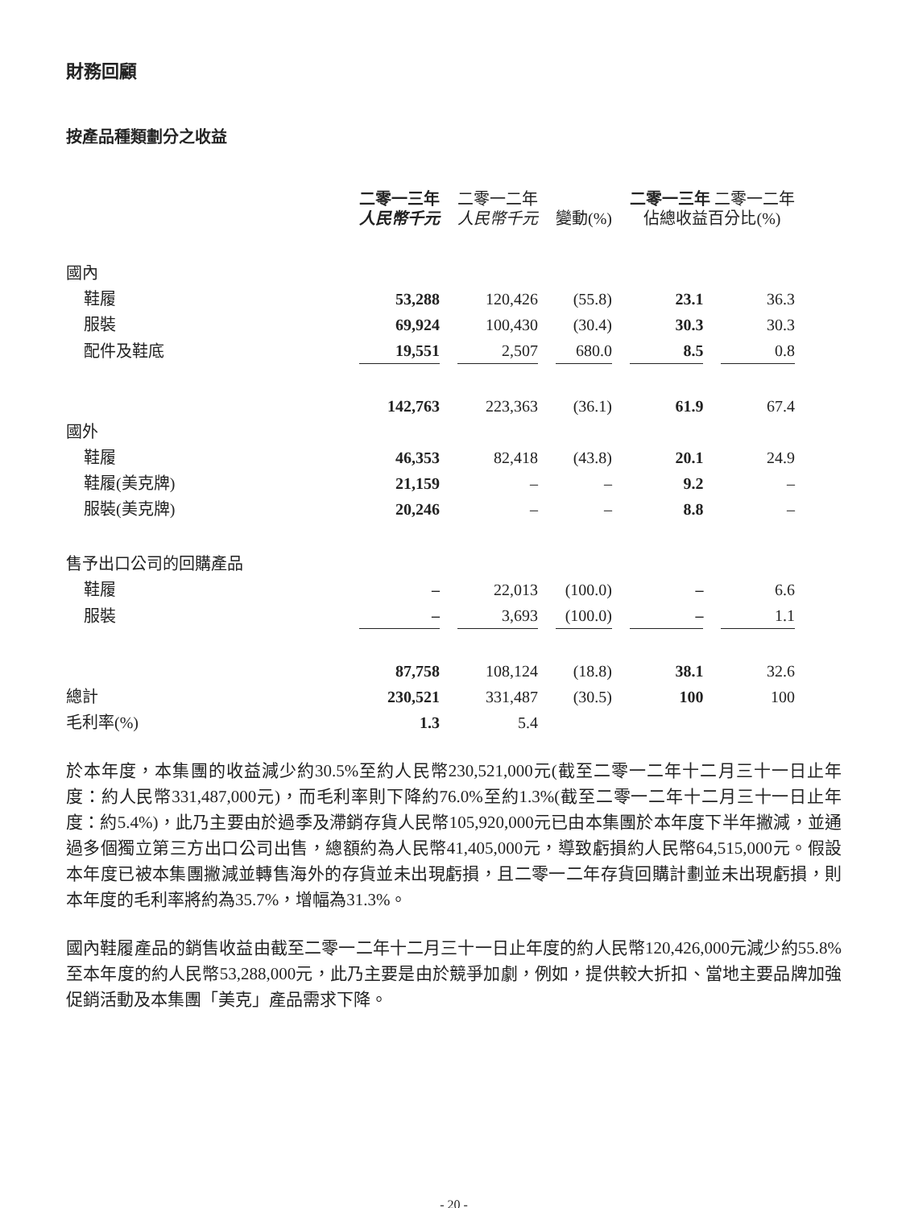財務回顧
按產品種類劃分之收益
| | 二零一三年 人民幣千元 | 二零一二年 人民幣千元 | 變動(%) | 二零一三年 二零一二年 佔總收益百分比(%) | |
| --- | --- | --- | --- | --- | --- |
| 國內 | | | | | |
| 鞋履 | 53,288 | 120,426 | (55.8) | 23.1 | 36.3 |
| 服裝 | 69,924 | 100,430 | (30.4) | 30.3 | 30.3 |
| 配件及鞋底 | 19,551 | 2,507 | 680.0 | 8.5 | 0.8 |
| | 142,763 | 223,363 | (36.1) | 61.9 | 67.4 |
| 國外 | | | | | |
| 鞋履 | 46,353 | 82,418 | (43.8) | 20.1 | 24.9 |
| 鞋履(美克牌) | 21,159 | – | – | 9.2 | – |
| 服裝(美克牌) | 20,246 | – | – | 8.8 | – |
| 售予出口公司的回購產品 | | | | | |
| 鞋履 | – | 22,013 | (100.0) | – | 6.6 |
| 服裝 | – | 3,693 | (100.0) | – | 1.1 |
| | 87,758 | 108,124 | (18.8) | 38.1 | 32.6 |
| 總計 | 230,521 | 331,487 | (30.5) | 100 | 100 |
| 毛利率(%) | 1.3 | 5.4 | | | |
於本年度，本集團的收益減少約30.5%至約人民幣230,521,000元(截至二零一二年十二月三十一日止年度：約人民幣331,487,000元)，而毛利率則下降約76.0%至約1.3%(截至二零一二年十二月三十一日止年度：約5.4%)，此乃主要由於過季及滯銷存貨人民幣105,920,000元已由本集團於本年度下半年撇減，並通過多個獨立第三方出口公司出售，總額約為人民幣41,405,000元，導致虧損約人民幣64,515,000元。假設本年度已被本集團撇減並轉售海外的存貨並未出現虧損，且二零一二年存貨回購計劃並未出現虧損，則本年度的毛利率將約為35.7%，增幅為31.3%。
國內鞋履產品的銷售收益由截至二零一二年十二月三十一日止年度的約人民幣120,426,000元減少約55.8%至本年度的約人民幣53,288,000元，此乃主要是由於競爭加劇，例如，提供較大折扣、當地主要品牌加強促銷活動及本集團「美克」產品需求下降。
- 20 -